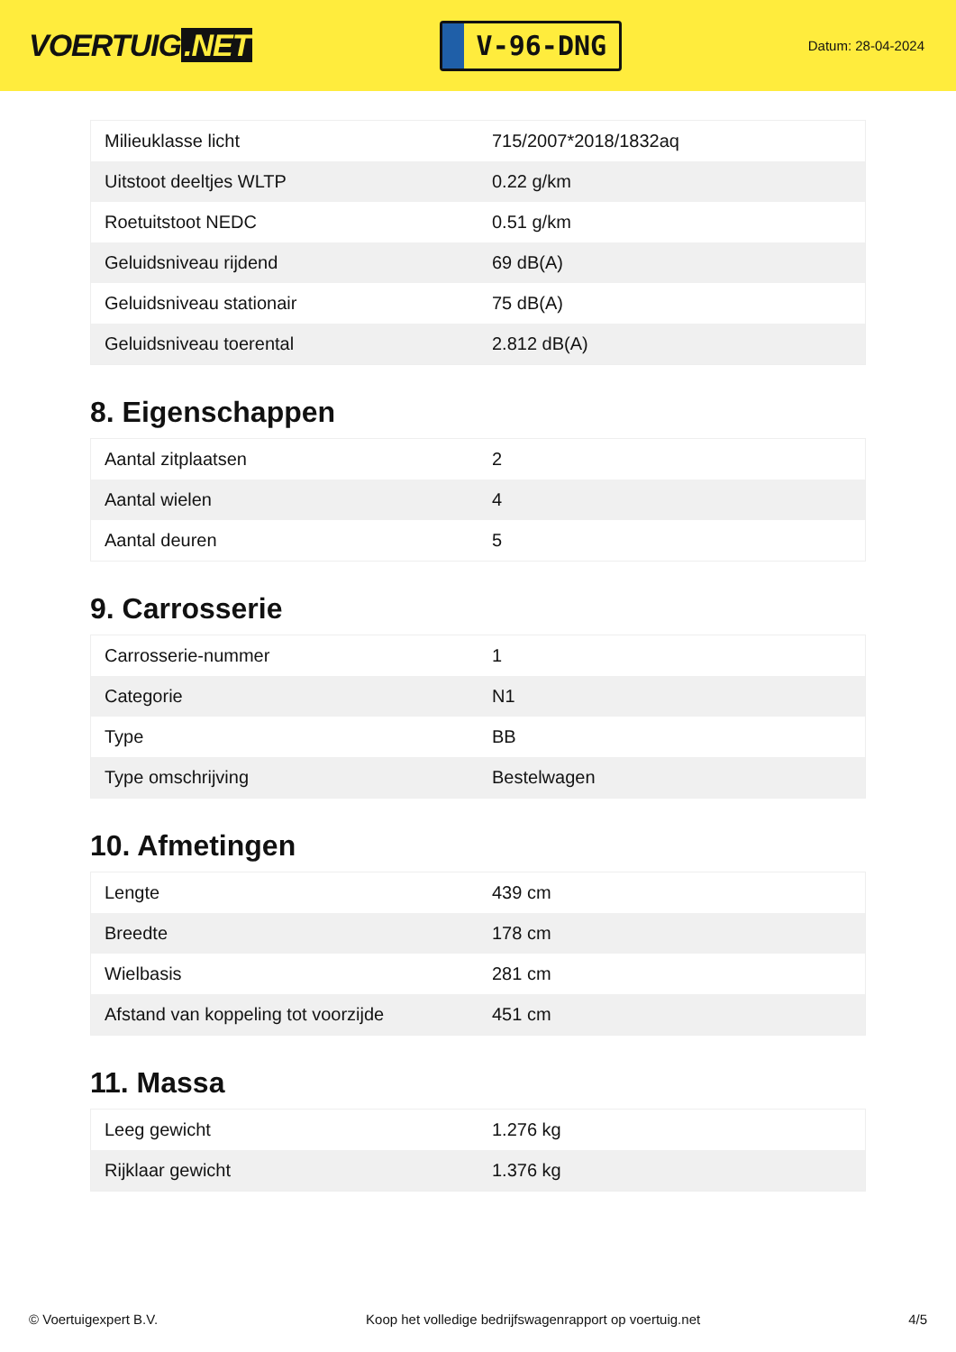VOERTUIG.NET
V-96-DNG
Datum: 28-04-2024
| Milieuklasse licht | 715/2007*2018/1832aq |
| Uitstoot deeltjes WLTP | 0.22 g/km |
| Roetuitstoot NEDC | 0.51 g/km |
| Geluidsniveau rijdend | 69 dB(A) |
| Geluidsniveau stationair | 75 dB(A) |
| Geluidsniveau toerental | 2.812 dB(A) |
8. Eigenschappen
| Aantal zitplaatsen | 2 |
| Aantal wielen | 4 |
| Aantal deuren | 5 |
9. Carrosserie
| Carrosserie-nummer | 1 |
| Categorie | N1 |
| Type | BB |
| Type omschrijving | Bestelwagen |
10. Afmetingen
| Lengte | 439 cm |
| Breedte | 178 cm |
| Wielbasis | 281 cm |
| Afstand van koppeling tot voorzijde | 451 cm |
11. Massa
| Leeg gewicht | 1.276 kg |
| Rijklaar gewicht | 1.376 kg |
© Voertuigexpert B.V. Koop het volledige bedrijfswagenrapport op voertuig.net 4/5